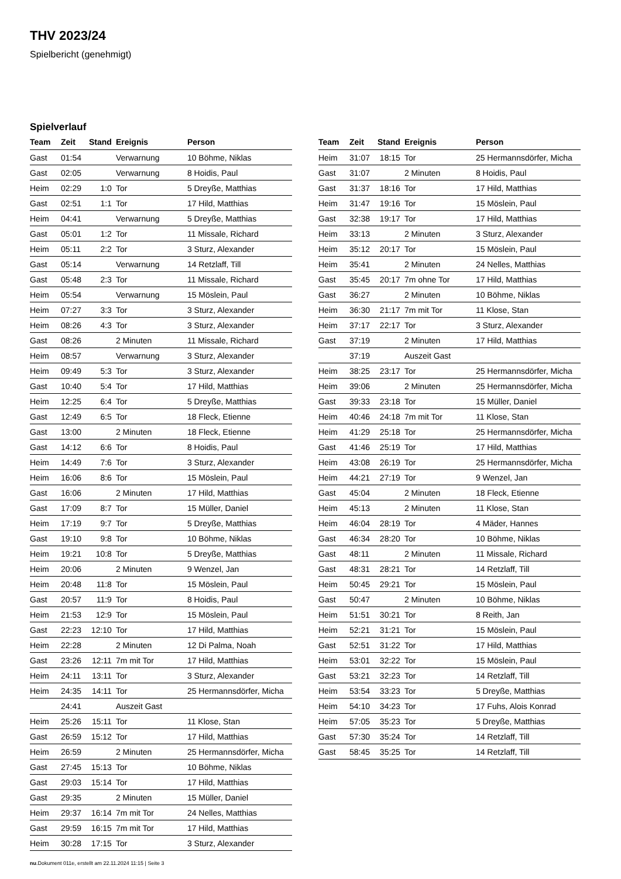THV 2023/24
Spielbericht (genehmigt)
Spielverlauf
| Team | Zeit | Stand | Ereignis | Person |
| --- | --- | --- | --- | --- |
| Gast | 01:54 | | Verwarnung | 10 Böhme, Niklas |
| Gast | 02:05 | | Verwarnung | 8 Hoidis, Paul |
| Heim | 02:29 | 1:0 | Tor | 5 Dreyße, Matthias |
| Gast | 02:51 | 1:1 | Tor | 17 Hild, Matthias |
| Heim | 04:41 | | Verwarnung | 5 Dreyße, Matthias |
| Gast | 05:01 | 1:2 | Tor | 11 Missale, Richard |
| Heim | 05:11 | 2:2 | Tor | 3 Sturz, Alexander |
| Gast | 05:14 | | Verwarnung | 14 Retzlaff, Till |
| Gast | 05:48 | 2:3 | Tor | 11 Missale, Richard |
| Heim | 05:54 | | Verwarnung | 15 Möslein, Paul |
| Heim | 07:27 | 3:3 | Tor | 3 Sturz, Alexander |
| Heim | 08:26 | 4:3 | Tor | 3 Sturz, Alexander |
| Gast | 08:26 | | 2 Minuten | 11 Missale, Richard |
| Heim | 08:57 | | Verwarnung | 3 Sturz, Alexander |
| Heim | 09:49 | 5:3 | Tor | 3 Sturz, Alexander |
| Gast | 10:40 | 5:4 | Tor | 17 Hild, Matthias |
| Heim | 12:25 | 6:4 | Tor | 5 Dreyße, Matthias |
| Gast | 12:49 | 6:5 | Tor | 18 Fleck, Etienne |
| Gast | 13:00 | | 2 Minuten | 18 Fleck, Etienne |
| Gast | 14:12 | 6:6 | Tor | 8 Hoidis, Paul |
| Heim | 14:49 | 7:6 | Tor | 3 Sturz, Alexander |
| Heim | 16:06 | 8:6 | Tor | 15 Möslein, Paul |
| Gast | 16:06 | | 2 Minuten | 17 Hild, Matthias |
| Gast | 17:09 | 8:7 | Tor | 15 Müller, Daniel |
| Heim | 17:19 | 9:7 | Tor | 5 Dreyße, Matthias |
| Gast | 19:10 | 9:8 | Tor | 10 Böhme, Niklas |
| Heim | 19:21 | 10:8 | Tor | 5 Dreyße, Matthias |
| Heim | 20:06 | | 2 Minuten | 9 Wenzel, Jan |
| Heim | 20:48 | 11:8 | Tor | 15 Möslein, Paul |
| Gast | 20:57 | 11:9 | Tor | 8 Hoidis, Paul |
| Heim | 21:53 | 12:9 | Tor | 15 Möslein, Paul |
| Gast | 22:23 | 12:10 | Tor | 17 Hild, Matthias |
| Heim | 22:28 | | 2 Minuten | 12 Di Palma, Noah |
| Gast | 23:26 | 12:11 | 7m mit Tor | 17 Hild, Matthias |
| Heim | 24:11 | 13:11 | Tor | 3 Sturz, Alexander |
| Heim | 24:35 | 14:11 | Tor | 25 Hermannsdörfer, Micha |
| | 24:41 | | Auszeit Gast | |
| Heim | 25:26 | 15:11 | Tor | 11 Klose, Stan |
| Gast | 26:59 | 15:12 | Tor | 17 Hild, Matthias |
| Heim | 26:59 | | 2 Minuten | 25 Hermannsdörfer, Micha |
| Gast | 27:45 | 15:13 | Tor | 10 Böhme, Niklas |
| Gast | 29:03 | 15:14 | Tor | 17 Hild, Matthias |
| Gast | 29:35 | | 2 Minuten | 15 Müller, Daniel |
| Heim | 29:37 | 16:14 | 7m mit Tor | 24 Nelles, Matthias |
| Gast | 29:59 | 16:15 | 7m mit Tor | 17 Hild, Matthias |
| Heim | 30:28 | 17:15 | Tor | 3 Sturz, Alexander |
| Team | Zeit | Stand | Ereignis | Person |
| --- | --- | --- | --- | --- |
| Heim | 31:07 | 18:15 | Tor | 25 Hermannsdörfer, Micha |
| Gast | 31:07 | | 2 Minuten | 8 Hoidis, Paul |
| Gast | 31:37 | 18:16 | Tor | 17 Hild, Matthias |
| Heim | 31:47 | 19:16 | Tor | 15 Möslein, Paul |
| Gast | 32:38 | 19:17 | Tor | 17 Hild, Matthias |
| Heim | 33:13 | | 2 Minuten | 3 Sturz, Alexander |
| Heim | 35:12 | 20:17 | Tor | 15 Möslein, Paul |
| Heim | 35:41 | | 2 Minuten | 24 Nelles, Matthias |
| Gast | 35:45 | 20:17 | 7m ohne Tor | 17 Hild, Matthias |
| Gast | 36:27 | | 2 Minuten | 10 Böhme, Niklas |
| Heim | 36:30 | 21:17 | 7m mit Tor | 11 Klose, Stan |
| Heim | 37:17 | 22:17 | Tor | 3 Sturz, Alexander |
| Gast | 37:19 | | 2 Minuten | 17 Hild, Matthias |
| | 37:19 | | Auszeit Gast | |
| Heim | 38:25 | 23:17 | Tor | 25 Hermannsdörfer, Micha |
| Heim | 39:06 | | 2 Minuten | 25 Hermannsdörfer, Micha |
| Gast | 39:33 | 23:18 | Tor | 15 Müller, Daniel |
| Heim | 40:46 | 24:18 | 7m mit Tor | 11 Klose, Stan |
| Heim | 41:29 | 25:18 | Tor | 25 Hermannsdörfer, Micha |
| Gast | 41:46 | 25:19 | Tor | 17 Hild, Matthias |
| Heim | 43:08 | 26:19 | Tor | 25 Hermannsdörfer, Micha |
| Heim | 44:21 | 27:19 | Tor | 9 Wenzel, Jan |
| Gast | 45:04 | | 2 Minuten | 18 Fleck, Etienne |
| Heim | 45:13 | | 2 Minuten | 11 Klose, Stan |
| Heim | 46:04 | 28:19 | Tor | 4 Mäder, Hannes |
| Gast | 46:34 | 28:20 | Tor | 10 Böhme, Niklas |
| Gast | 48:11 | | 2 Minuten | 11 Missale, Richard |
| Gast | 48:31 | 28:21 | Tor | 14 Retzlaff, Till |
| Heim | 50:45 | 29:21 | Tor | 15 Möslein, Paul |
| Gast | 50:47 | | 2 Minuten | 10 Böhme, Niklas |
| Heim | 51:51 | 30:21 | Tor | 8 Reith, Jan |
| Heim | 52:21 | 31:21 | Tor | 15 Möslein, Paul |
| Gast | 52:51 | 31:22 | Tor | 17 Hild, Matthias |
| Heim | 53:01 | 32:22 | Tor | 15 Möslein, Paul |
| Gast | 53:21 | 32:23 | Tor | 14 Retzlaff, Till |
| Heim | 53:54 | 33:23 | Tor | 5 Dreyße, Matthias |
| Heim | 54:10 | 34:23 | Tor | 17 Fuhs, Alois Konrad |
| Heim | 57:05 | 35:23 | Tor | 5 Dreyße, Matthias |
| Gast | 57:30 | 35:24 | Tor | 14 Retzlaff, Till |
| Gast | 58:45 | 35:25 | Tor | 14 Retzlaff, Till |
nu.Dokument 011e, erstellt am 22.11.2024 11:15 | Seite 3